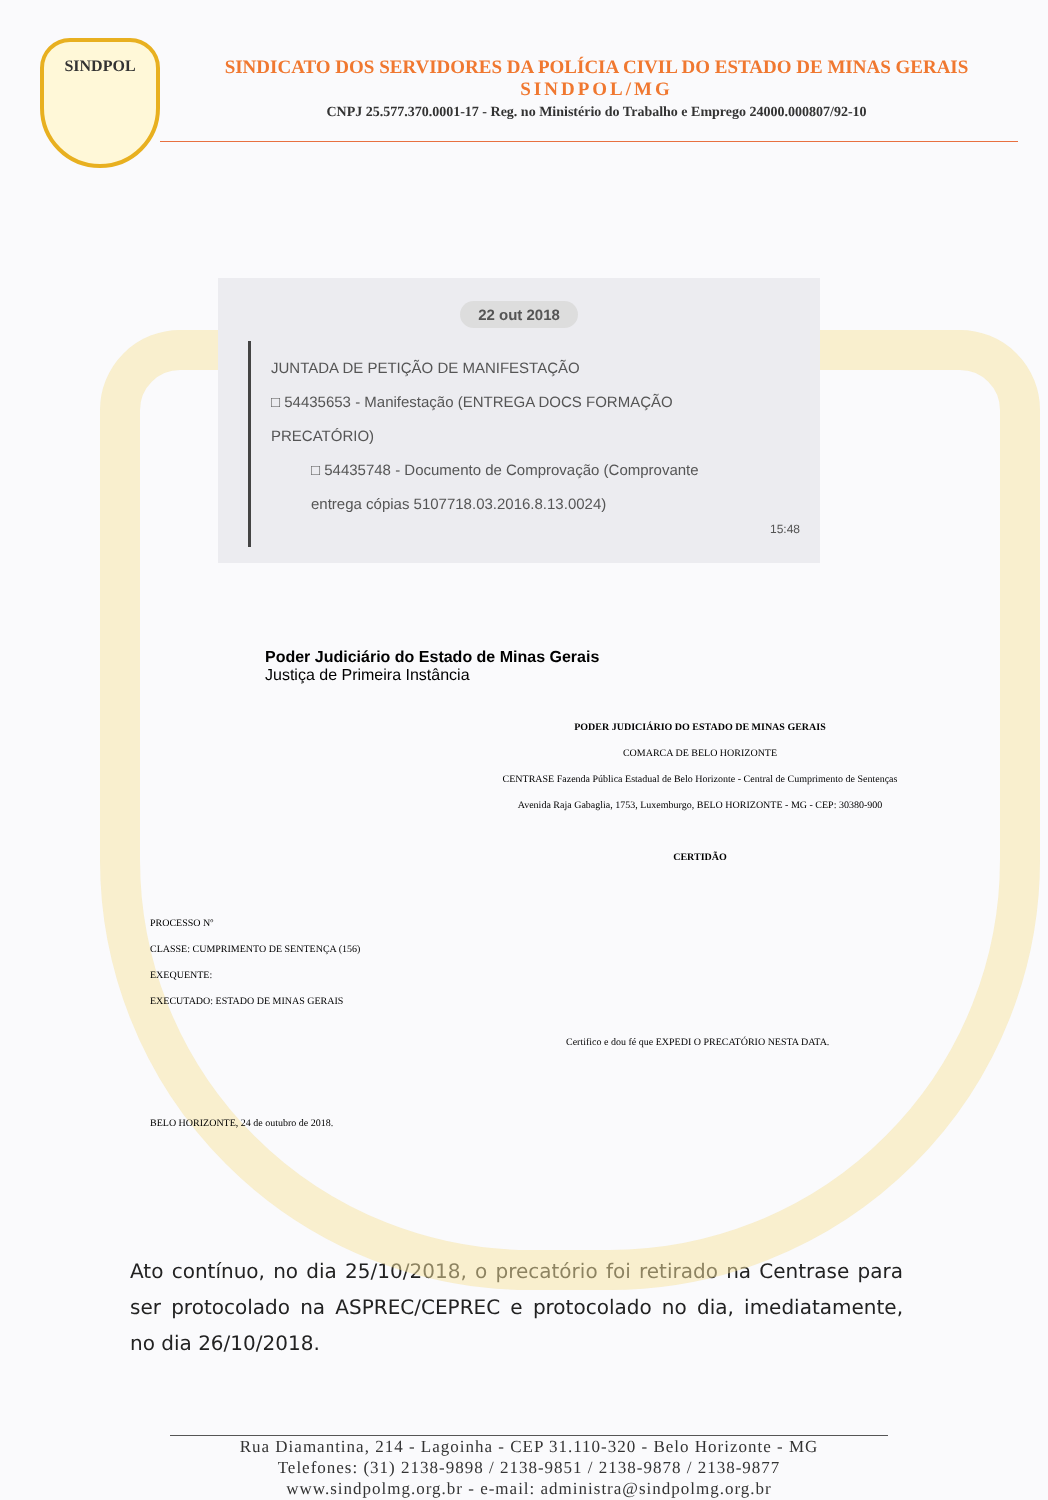SINDPOL
SINDICATO DOS SERVIDORES DA POLÍCIA CIVIL DO ESTADO DE MINAS GERAIS
SINDPOL/MG
CNPJ 25.577.370.0001-17 - Reg. no Ministério do Trabalho e Emprego 24000.000807/92-10
22 out 2018
JUNTADA DE PETIÇÃO DE MANIFESTAÇÃO
□ 54435653 - Manifestação (ENTREGA DOCS FORMAÇÃO
PRECATÓRIO)
□ 54435748 - Documento de Comprovação (Comprovante
entrega cópias 5107718.03.2016.8.13.0024)
15:48
Poder Judiciário do Estado de Minas Gerais
Justiça de Primeira Instância
PODER JUDICIÁRIO DO ESTADO DE MINAS GERAIS
COMARCA DE BELO HORIZONTE
CENTRASE Fazenda Pública Estadual de Belo Horizonte - Central de Cumprimento de Sentenças
Avenida Raja Gabaglia, 1753, Luxemburgo, BELO HORIZONTE - MG - CEP: 30380-900
CERTIDÃO
PROCESSO Nº
CLASSE: CUMPRIMENTO DE SENTENÇA (156)
EXEQUENTE:
EXECUTADO: ESTADO DE MINAS GERAIS
Certifico e dou fé que EXPEDI O PRECATÓRIO NESTA DATA.
BELO HORIZONTE, 24 de outubro de 2018.
Ato contínuo, no dia 25/10/2018, o precatório foi retirado na Centrase para ser protocolado na ASPREC/CEPREC e protocolado no dia, imediatamente, no dia 26/10/2018.
Rua Diamantina, 214 - Lagoinha - CEP 31.110-320 - Belo Horizonte - MG
Telefones: (31) 2138-9898 / 2138-9851 / 2138-9878 / 2138-9877
www.sindpolmg.org.br - e-mail: administra@sindpolmg.org.br